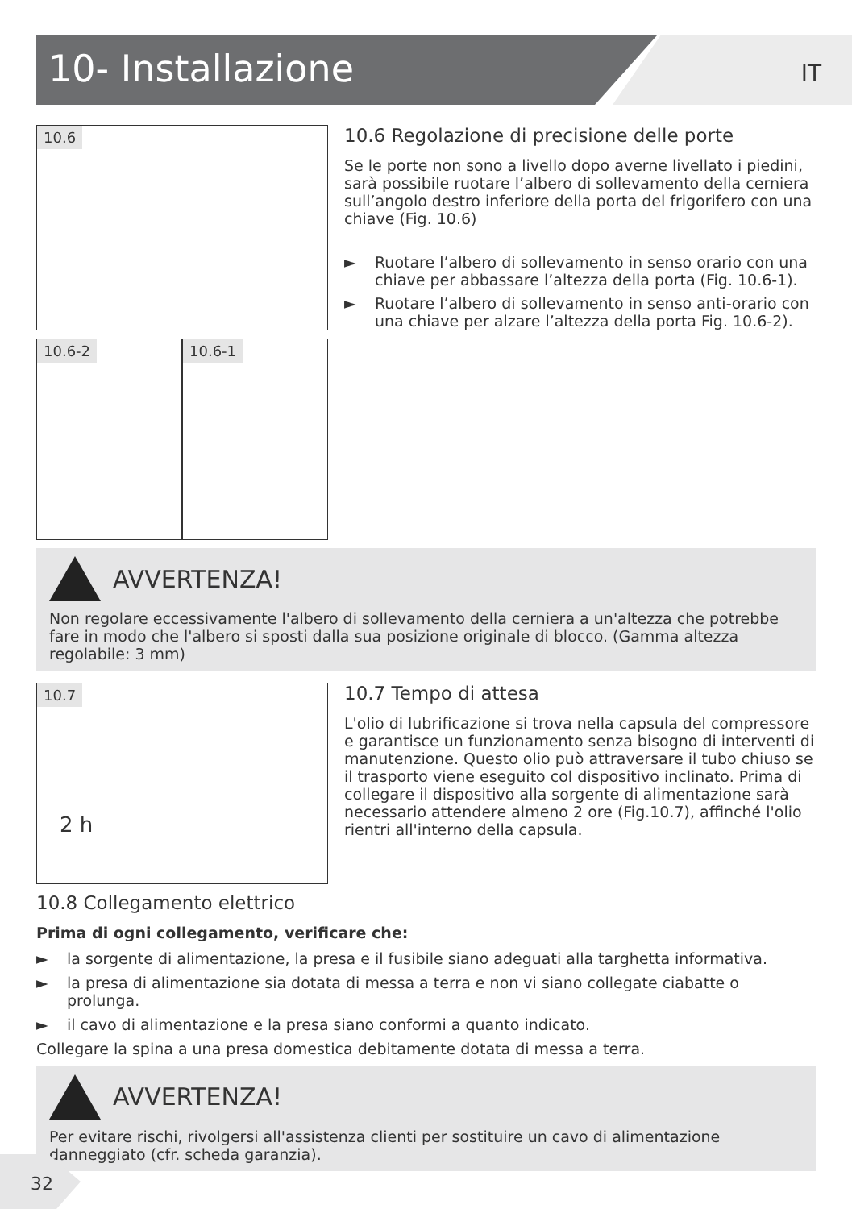10- Installazione IT
10.6
10.6-2 10.6-1
10.6 Regolazione di precisione delle porte
Se le porte non sono a livello dopo averne livellato i piedini, sarà possibile ruotare l’albero di sollevamento della cerniera sull’angolo destro inferiore della porta del frigorifero con una chiave (Fig. 10.6)
► Ruotare l’albero di sollevamento in senso orario con una chiave per abbassare l’altezza della porta (Fig. 10.6-1).
► Ruotare l’albero di sollevamento in senso anti-orario con una chiave per alzare l’altezza della porta Fig. 10.6-2).
AVVERTENZA!
Non regolare eccessivamente l'albero di sollevamento della cerniera a un'altezza che potrebbe fare in modo che l'albero si sposti dalla sua posizione originale di blocco. (Gamma altezza regolabile: 3 mm)
10.7
2 h
10.7 Tempo di attesa
L'olio di lubrificazione si trova nella capsula del compressore e garantisce un funzionamento senza bisogno di interventi di manutenzione. Questo olio può attraversare il tubo chiuso se il trasporto viene eseguito col dispositivo inclinato. Prima di collegare il dispositivo alla sorgente di alimentazione sarà necessario attendere almeno 2 ore (Fig.10.7), affinché l'olio rientri all'interno della capsula.
10.8 Collegamento elettrico
Prima di ogni collegamento, verificare che:
► la sorgente di alimentazione, la presa e il fusibile siano adeguati alla targhetta informativa.
► la presa di alimentazione sia dotata di messa a terra e non vi siano collegate ciabatte o prolunga.
► il cavo di alimentazione e la presa siano conformi a quanto indicato.
Collegare la spina a una presa domestica debitamente dotata di messa a terra.
AVVERTENZA!
Per evitare rischi, rivolgersi all'assistenza clienti per sostituire un cavo di alimentazione danneggiato (cfr. scheda garanzia).
32